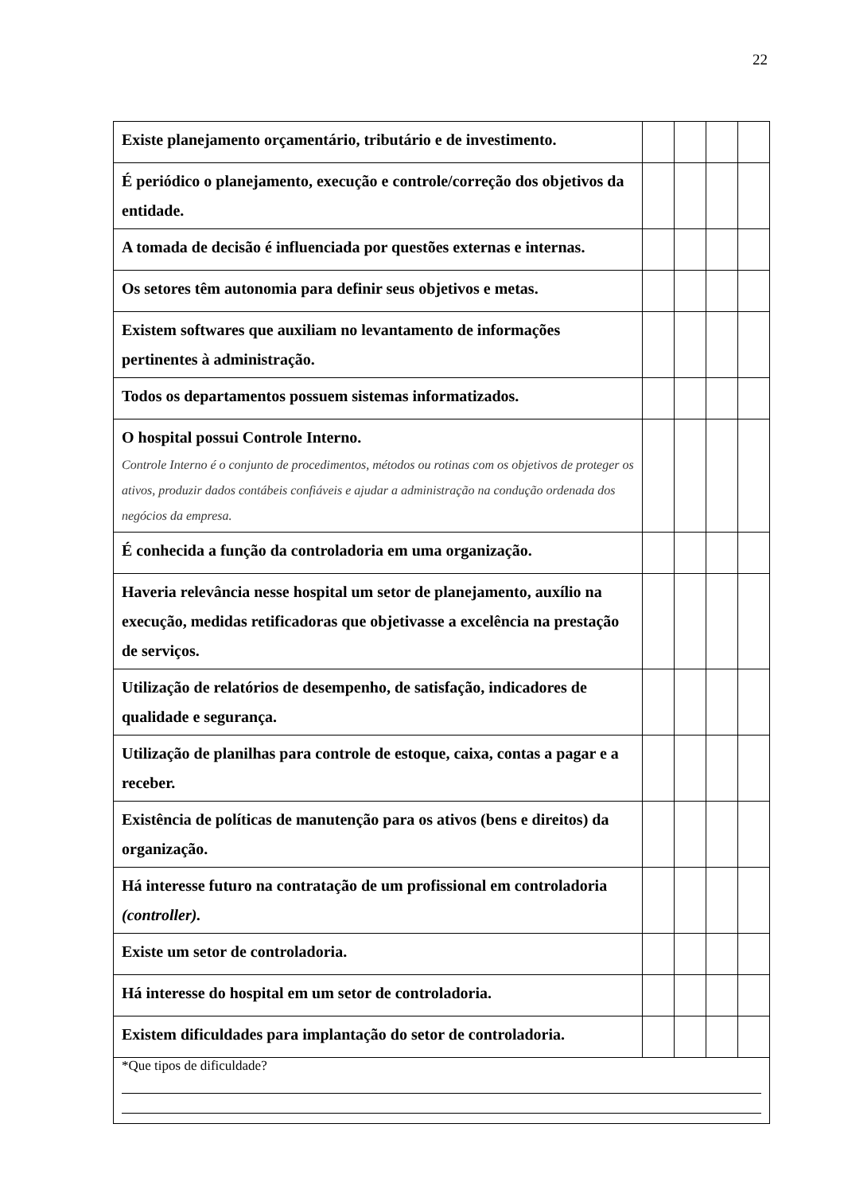22
| Existe planejamento orçamentário, tributário e de investimento. | | | | |
| É periódico o planejamento, execução e controle/correção dos objetivos da entidade. | | | | |
| A tomada de decisão é influenciada por questões externas e internas. | | | | |
| Os setores têm autonomia para definir seus objetivos e metas. | | | | |
| Existem softwares que auxiliam no levantamento de informações pertinentes à administração. | | | | |
| Todos os departamentos possuem sistemas informatizados. | | | | |
| O hospital possui Controle Interno. Controle Interno é o conjunto de procedimentos, métodos ou rotinas com os objetivos de proteger os ativos, produzir dados contábeis confiáveis e ajudar a administração na condução ordenada dos negócios da empresa. | | | | |
| É conhecida a função da controladoria em uma organização. | | | | |
| Haveria relevância nesse hospital um setor de planejamento, auxílio na execução, medidas retificadoras que objetivasse a excelência na prestação de serviços. | | | | |
| Utilização de relatórios de desempenho, de satisfação, indicadores de qualidade e segurança. | | | | |
| Utilização de planilhas para controle de estoque, caixa, contas a pagar e a receber. | | | | |
| Existência de políticas de manutenção para os ativos (bens e direitos) da organização. | | | | |
| Há interesse futuro na contratação de um profissional em controladoria (controller). | | | | |
| Existe um setor de controladoria. | | | | |
| Há interesse do hospital em um setor de controladoria. | | | | |
| Existem dificuldades para implantação do setor de controladoria. | | | | |
| *Que tipos de dificuldade? | | | | |